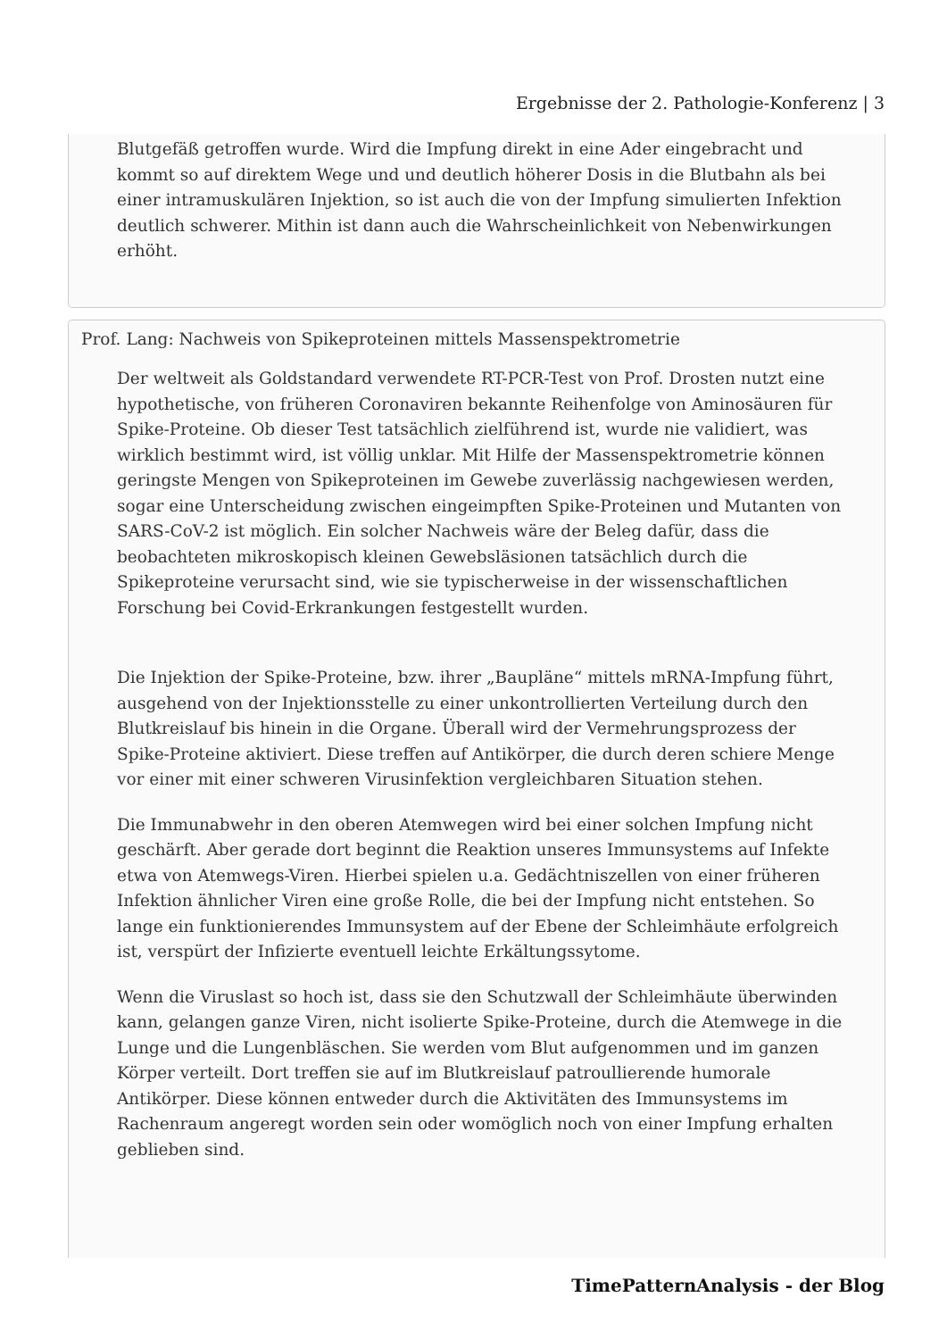Ergebnisse der 2. Pathologie-Konferenz | 3
Blutgefäß getroffen wurde. Wird die Impfung direkt in eine Ader eingebracht und kommt so auf direktem Wege und und deutlich höherer Dosis in die Blutbahn als bei einer intramuskulären Injektion, so ist auch die von der Impfung simulierten Infektion deutlich schwerer. Mithin ist dann auch die Wahrscheinlichkeit von Nebenwirkungen erhöht.
Prof. Lang: Nachweis von Spikeproteinen mittels Massenspektrometrie
Der weltweit als Goldstandard verwendete RT-PCR-Test von Prof. Drosten nutzt eine hypothetische, von früheren Coronaviren bekannte Reihenfolge von Aminosäuren für Spike-Proteine. Ob dieser Test tatsächlich zielführend ist, wurde nie validiert, was wirklich bestimmt wird, ist völlig unklar. Mit Hilfe der Massenspektrometrie können geringste Mengen von Spikeproteinen im Gewebe zuverlässig nachgewiesen werden, sogar eine Unterscheidung zwischen eingeimpften Spike-Proteinen und Mutanten von SARS-CoV-2 ist möglich. Ein solcher Nachweis wäre der Beleg dafür, dass die beobachteten mikroskopisch kleinen Gewebsläsionen tatsächlich durch die Spikeproteine verursacht sind, wie sie typischerweise in der wissenschaftlichen Forschung bei Covid-Erkrankungen festgestellt wurden.
Die Injektion der Spike-Proteine, bzw. ihrer „Baupläne“ mittels mRNA-Impfung führt, ausgehend von der Injektionsstelle zu einer unkontrollierten Verteilung durch den Blutkreislauf bis hinein in die Organe. Überall wird der Vermehrungsprozess der Spike-Proteine aktiviert. Diese treffen auf Antikörper, die durch deren schiere Menge vor einer mit einer schweren Virusinfektion vergleichbaren Situation stehen.
Die Immunabwehr in den oberen Atemwegen wird bei einer solchen Impfung nicht geschärft. Aber gerade dort beginnt die Reaktion unseres Immunsystems auf Infekte etwa von Atemwegs-Viren. Hierbei spielen u.a. Gedächtniszellen von einer früheren Infektion ähnlicher Viren eine große Rolle, die bei der Impfung nicht entstehen. So lange ein funktionierendes Immunsystem auf der Ebene der Schleimhäute erfolgreich ist, verspürt der Infizierte eventuell leichte Erkältungssytome.
Wenn die Viruslast so hoch ist, dass sie den Schutzwall der Schleimhäute überwinden kann, gelangen ganze Viren, nicht isolierte Spike-Proteine, durch die Atemwege in die Lunge und die Lungenbläschen. Sie werden vom Blut aufgenommen und im ganzen Körper verteilt. Dort treffen sie auf im Blutkreislauf patroullierende humorale Antikörper. Diese können entweder durch die Aktivitäten des Immunsystems im Rachenraum angeregt worden sein oder womöglich noch von einer Impfung erhalten geblieben sind.
TimePatternAnalysis - der Blog